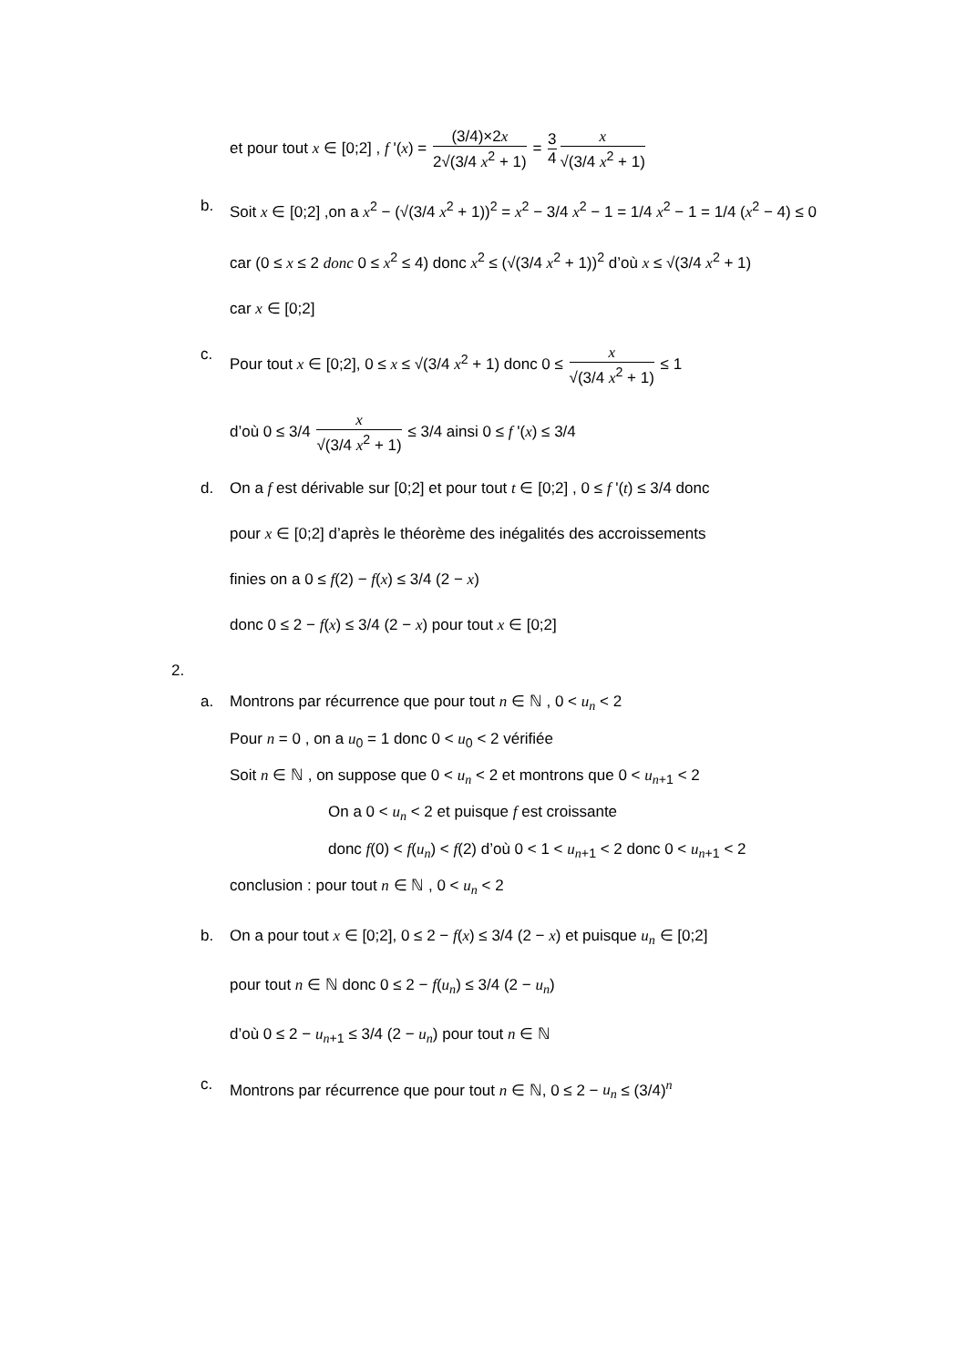et pour tout x ∈ [0;2] , f '(x) = (3/4)×2x 2√(3/4 x<sup>2</sup> + 1) = 3 4 x √(3/4 x<sup>2</sup> + 1)
b. Soit x ∈ [0;2] ,on a x<sup>2</sup> − (√(3/4 x<sup>2</sup> + 1))<sup>2</sup> = x<sup>2</sup> − 3/4 x<sup>2</sup> − 1 = 1/4 x<sup>2</sup> − 1 = 1/4 (x<sup>2</sup> − 4) ≤ 0
car (0 ≤ x ≤ 2 donc 0 ≤ x<sup>2</sup> ≤ 4) donc x<sup>2</sup> ≤ (√(3/4 x<sup>2</sup> + 1))<sup>2</sup> d’où x ≤ √(3/4 x<sup>2</sup> + 1)
car x ∈ [0;2]
c. Pour tout x ∈ [0;2], 0 ≤ x ≤ √(3/4 x<sup>2</sup> + 1) donc 0 ≤ x √(3/4 x<sup>2</sup> + 1) ≤ 1
d’où 0 ≤ 3/4 x √(3/4 x<sup>2</sup> + 1) ≤ 3/4 ainsi 0 ≤ f '(x) ≤ 3/4
d. On a f est dérivable sur [0;2] et pour tout t ∈ [0;2] , 0 ≤ f '(t) ≤ 3/4 donc
pour x ∈ [0;2] d’après le théorème des inégalités des accroissements
finies on a 0 ≤ f(2) − f(x) ≤ 3/4 (2 − x)
donc 0 ≤ 2 − f(x) ≤ 3/4 (2 − x) pour tout x ∈ [0;2]
2.
a. Montrons par récurrence que pour tout n ∈ ℕ , 0 < u<sub>n</sub> < 2
Pour n = 0 , on a u<sub>0</sub> = 1 donc 0 < u<sub>0</sub> < 2 vérifiée
Soit n ∈ ℕ , on suppose que 0 < u<sub>n</sub> < 2 et montrons que 0 < u<sub>n+1</sub> < 2
On a 0 < u<sub>n</sub> < 2 et puisque f est croissante
donc f(0) < f(u<sub>n</sub>) < f(2) d’où 0 < 1 < u<sub>n+1</sub> < 2 donc 0 < u<sub>n+1</sub> < 2
conclusion : pour tout n ∈ ℕ , 0 < u<sub>n</sub> < 2
b. On a pour tout x ∈ [0;2], 0 ≤ 2 − f(x) ≤ 3/4 (2 − x) et puisque u<sub>n</sub> ∈ [0;2]
pour tout n ∈ ℕ donc 0 ≤ 2 − f(u<sub>n</sub>) ≤ 3/4 (2 − u<sub>n</sub>)
d’où 0 ≤ 2 − u<sub>n+1</sub> ≤ 3/4 (2 − u<sub>n</sub>) pour tout n ∈ ℕ
c. Montrons par récurrence que pour tout n ∈ ℕ, 0 ≤ 2 − u<sub>n</sub> ≤ (3/4)<sup>n</sup>